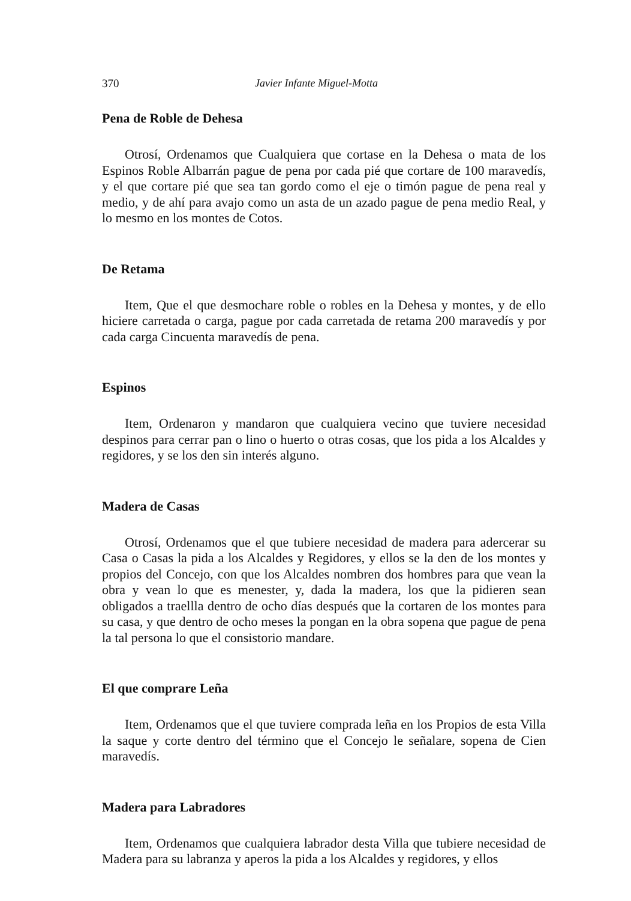370 Javier Infante Miguel-Motta
Pena de Roble de Dehesa
Otrosí, Ordenamos que Cualquiera que cortase en la Dehesa o mata de los Espinos Roble Albarrán pague de pena por cada pié que cortare de 100 maravedís, y el que cortare pié que sea tan gordo como el eje o timón pague de pena real y medio, y de ahí para avajo como un asta de un azado pague de pena medio Real, y lo mesmo en los montes de Cotos.
De Retama
Item, Que el que desmochare roble o robles en la Dehesa y montes, y de ello hiciere carretada o carga, pague por cada carretada de retama 200 maravedís y por cada carga Cincuenta maravedís de pena.
Espinos
Item, Ordenaron y mandaron que cualquiera vecino que tuviere necesidad despinos para cerrar pan o lino o huerto o otras cosas, que los pida a los Alcaldes y regidores, y se los den sin interés alguno.
Madera de Casas
Otrosí, Ordenamos que el que tubiere necesidad de madera para adercerar su Casa o Casas la pida a los Alcaldes y Regidores, y ellos se la den de los montes y propios del Concejo, con que los Alcaldes nombren dos hombres para que vean la obra y vean lo que es menester, y, dada la madera, los que la pidieren sean obligados a traellla dentro de ocho días después que la cortaren de los montes para su casa, y que dentro de ocho meses la pongan en la obra sopena que pague de pena la tal persona lo que el consistorio mandare.
El que comprare Leña
Item, Ordenamos que el que tuviere comprada leña en los Propios de esta Villa la saque y corte dentro del término que el Concejo le señalare, sopena de Cien maravedís.
Madera para Labradores
Item, Ordenamos que cualquiera labrador desta Villa que tubiere necesidad de Madera para su labranza y aperos la pida a los Alcaldes y regidores, y ellos